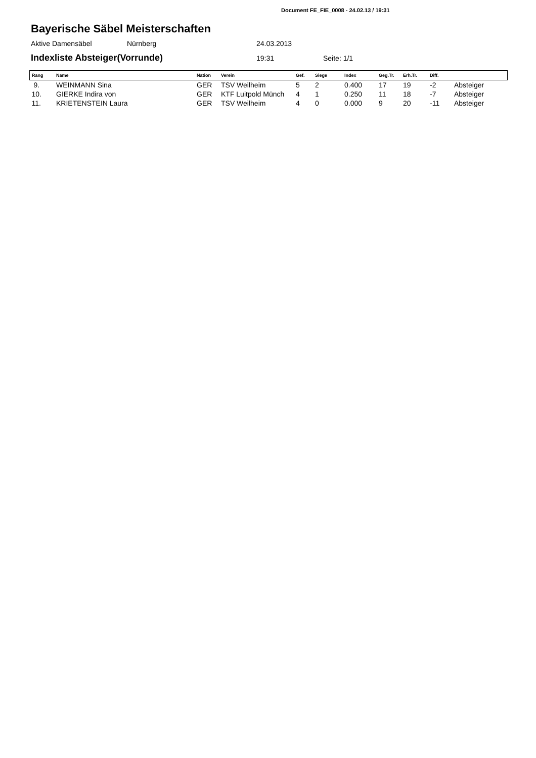Document FE_FIE_0008 - 24.02.13 / 19:31
Bayerische Säbel Meisterschaften
Aktive Damensäbel Nürnberg 24.03.2013
Indexliste Absteiger(Vorrunde) 19:31 Seite: 1/1
| Rang | Name | Nation | Verein | Gef. | Siege | Index | Geg.Tr. | Erh.Tr. | Diff. | |
| --- | --- | --- | --- | --- | --- | --- | --- | --- | --- | --- |
| 9. | WEINMANN Sina | GER | TSV Weilheim | 5 | 2 | 0.400 | 17 | 19 | -2 | Absteiger |
| 10. | GIERKE Indira von | GER | KTF Luitpold Münch | 4 | 1 | 0.250 | 11 | 18 | -7 | Absteiger |
| 11. | KRIETENSTEIN Laura | GER | TSV Weilheim | 4 | 0 | 0.000 | 9 | 20 | -11 | Absteiger |